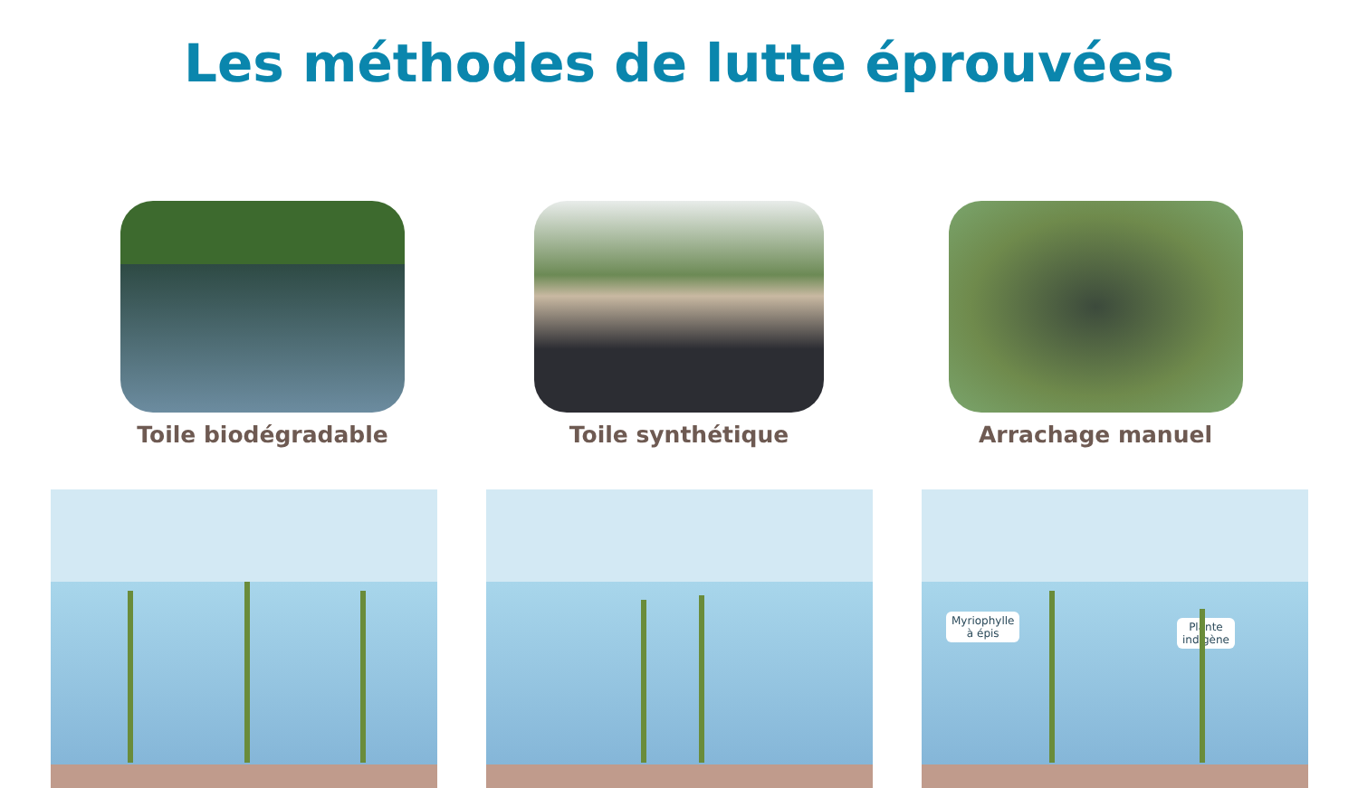Les méthodes de lutte éprouvées
Toile biodégradable Toile synthétique Arrachage manuel
Myriophylle
à épis
Plante
indigène